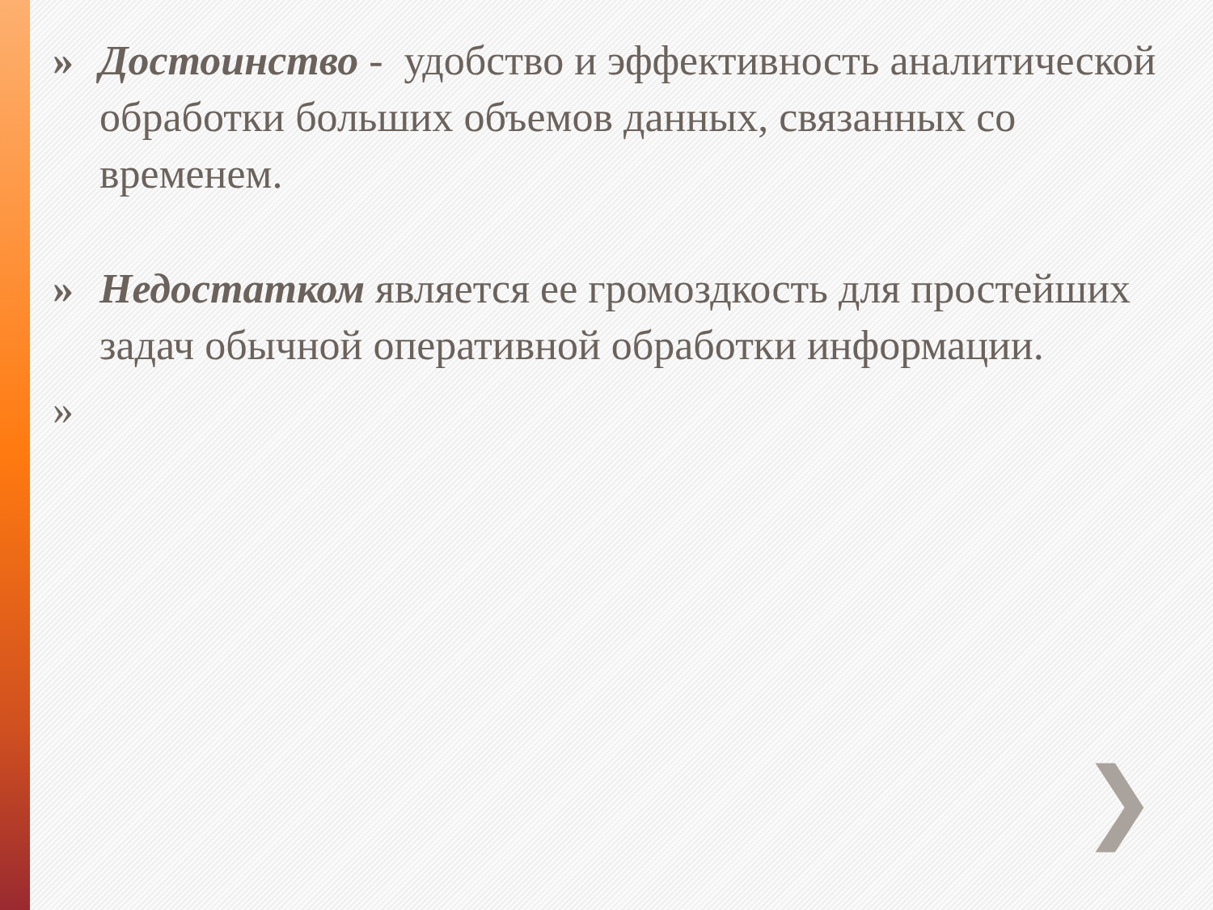» Достоинство - удобство и эффективность аналитической обработки больших объемов данных, связанных со временем.
» Недостатком является ее громоздкость для простейших задач обычной оперативной обработки информации.
»
❯